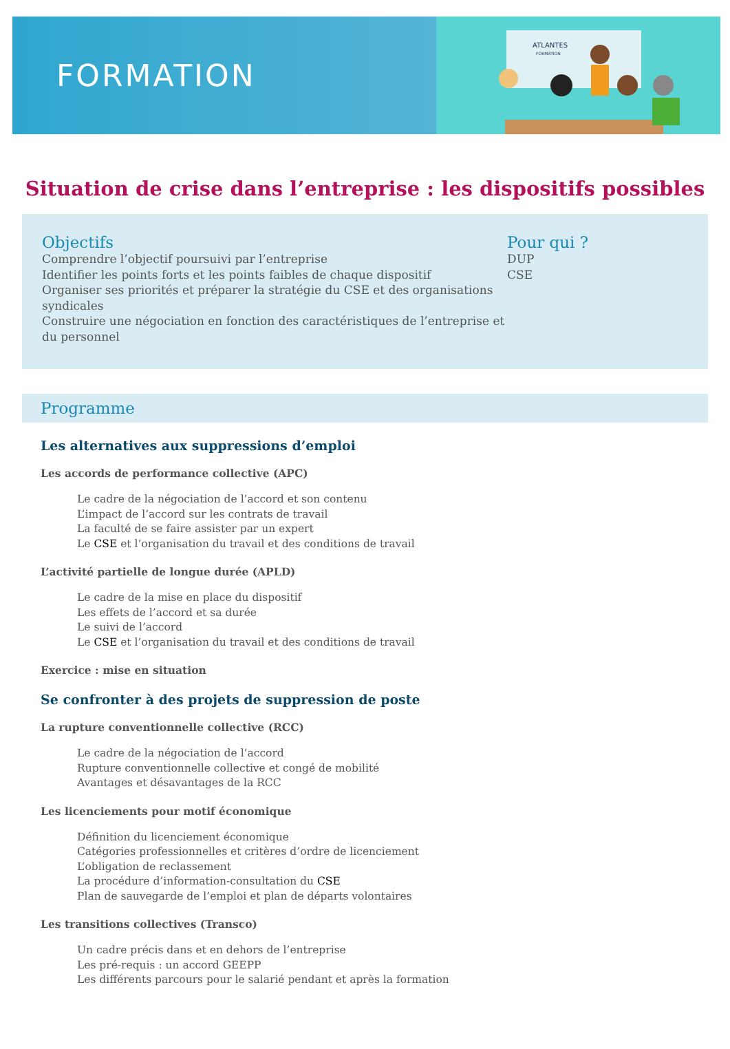FORMATION
ATLANTES
FORMATION
Situation de crise dans l’entreprise : les dispositifs possibles
Objectifs
Comprendre l’objectif poursuivi par l’entreprise
Identifier les points forts et les points faibles de chaque dispositif
Organiser ses priorités et préparer la stratégie du CSE et des organisations syndicales
Construire une négociation en fonction des caractéristiques de l’entreprise et du personnel
Pour qui ?
DUP
CSE
Programme
Les alternatives aux suppressions d’emploi
Les accords de performance collective (APC)
Le cadre de la négociation de l’accord et son contenu
L’impact de l’accord sur les contrats de travail
La faculté de se faire assister par un expert
Le CSE et l’organisation du travail et des conditions de travail
L’activité partielle de longue durée (APLD)
Le cadre de la mise en place du dispositif
Les effets de l’accord et sa durée
Le suivi de l’accord
Le CSE et l’organisation du travail et des conditions de travail
Exercice : mise en situation
Se confronter à des projets de suppression de poste
La rupture conventionnelle collective (RCC)
Le cadre de la négociation de l’accord
Rupture conventionnelle collective et congé de mobilité
Avantages et désavantages de la RCC
Les licenciements pour motif économique
Définition du licenciement économique
Catégories professionnelles et critères d’ordre de licenciement
L’obligation de reclassement
La procédure d’information-consultation du CSE
Plan de sauvegarde de l’emploi et plan de départs volontaires
Les transitions collectives (Transco)
Un cadre précis dans et en dehors de l’entreprise
Les pré-requis : un accord GEEPP
Les différents parcours pour le salarié pendant et après la formation